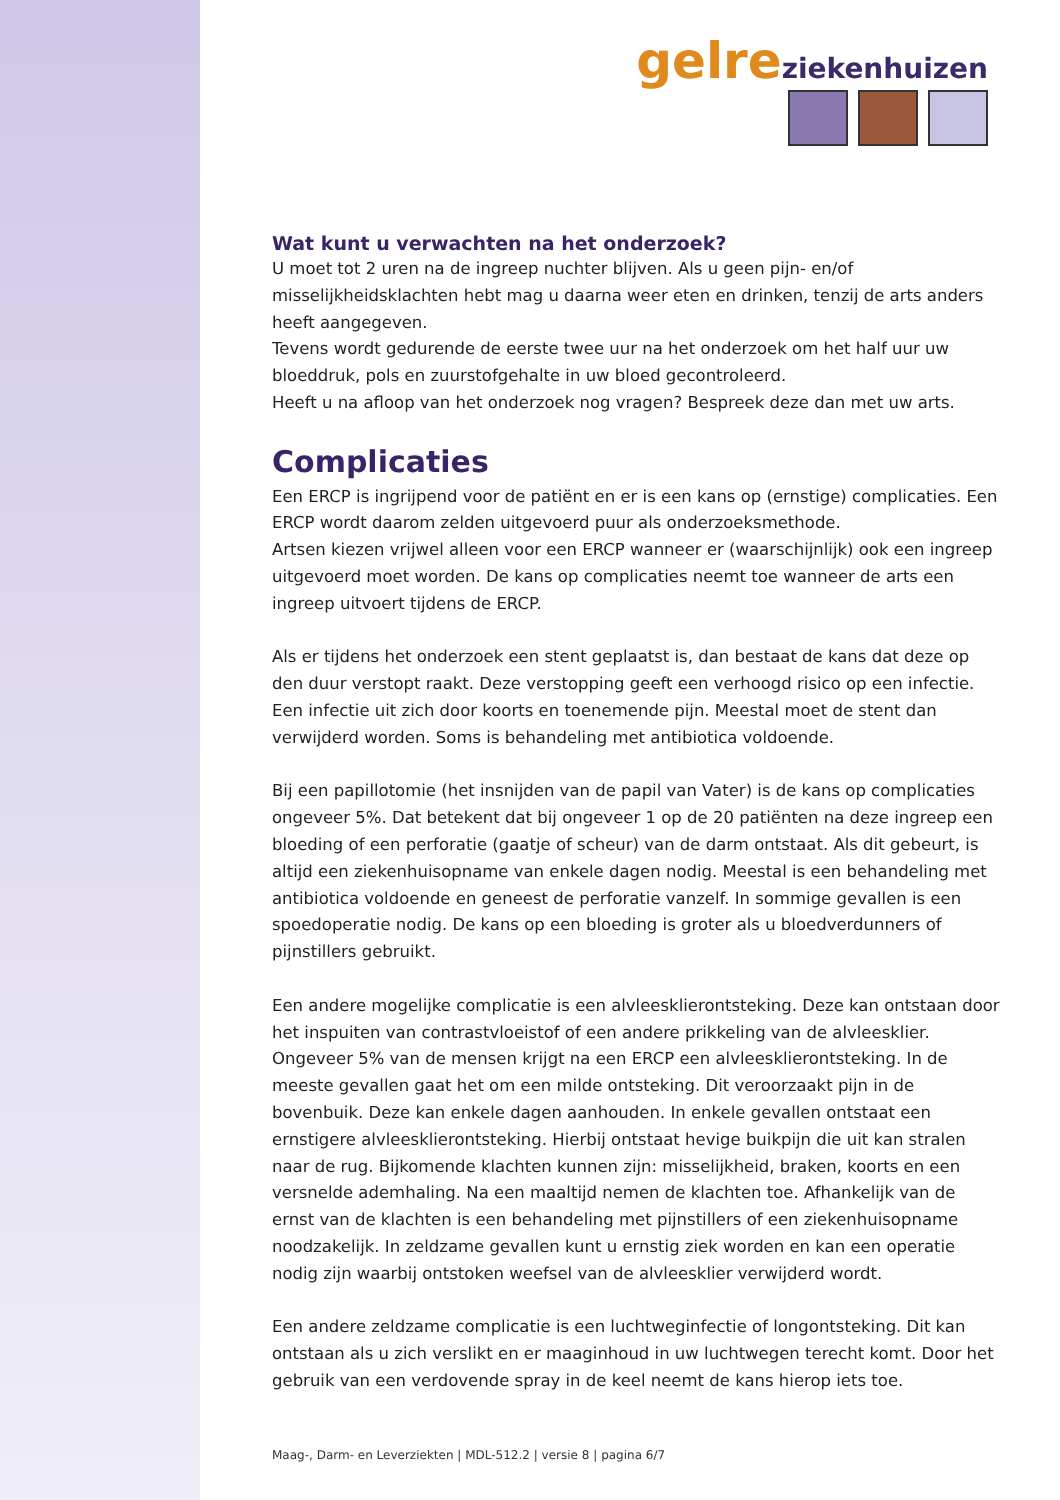gelre ziekenhuizen
Wat kunt u verwachten na het onderzoek?
U moet tot 2 uren na de ingreep nuchter blijven. Als u geen pijn- en/of misselijkheidsklachten hebt mag u daarna weer eten en drinken, tenzij de arts anders heeft aangegeven.
Tevens wordt gedurende de eerste twee uur na het onderzoek om het half uur uw bloeddruk, pols en zuurstofgehalte in uw bloed gecontroleerd.
Heeft u na afloop van het onderzoek nog vragen? Bespreek deze dan met uw arts.
Complicaties
Een ERCP is ingrijpend voor de patiënt en er is een kans op (ernstige) complicaties. Een ERCP wordt daarom zelden uitgevoerd puur als onderzoeksmethode.
Artsen kiezen vrijwel alleen voor een ERCP wanneer er (waarschijnlijk) ook een ingreep uitgevoerd moet worden. De kans op complicaties neemt toe wanneer de arts een ingreep uitvoert tijdens de ERCP.
Als er tijdens het onderzoek een stent geplaatst is, dan bestaat de kans dat deze op den duur verstopt raakt. Deze verstopping geeft een verhoogd risico op een infectie. Een infectie uit zich door koorts en toenemende pijn. Meestal moet de stent dan verwijderd worden. Soms is behandeling met antibiotica voldoende.
Bij een papillotomie (het insnijden van de papil van Vater) is de kans op complicaties ongeveer 5%. Dat betekent dat bij ongeveer 1 op de 20 patiënten na deze ingreep een bloeding of een perforatie (gaatje of scheur) van de darm ontstaat. Als dit gebeurt, is altijd een ziekenhuisopname van enkele dagen nodig. Meestal is een behandeling met antibiotica voldoende en geneest de perforatie vanzelf. In sommige gevallen is een spoedoperatie nodig. De kans op een bloeding is groter als u bloedverdunners of pijnstillers gebruikt.
Een andere mogelijke complicatie is een alvleesklierontsteking. Deze kan ontstaan door het inspuiten van contrastvloeistof of een andere prikkeling van de alvleesklier. Ongeveer 5% van de mensen krijgt na een ERCP een alvleesklierontsteking. In de meeste gevallen gaat het om een milde ontsteking. Dit veroorzaakt pijn in de bovenbuik. Deze kan enkele dagen aanhouden. In enkele gevallen ontstaat een ernstigere alvleesklierontsteking. Hierbij ontstaat hevige buikpijn die uit kan stralen naar de rug. Bijkomende klachten kunnen zijn: misselijkheid, braken, koorts en een versnelde ademhaling. Na een maaltijd nemen de klachten toe. Afhankelijk van de ernst van de klachten is een behandeling met pijnstillers of een ziekenhuisopname noodzakelijk. In zeldzame gevallen kunt u ernstig ziek worden en kan een operatie nodig zijn waarbij ontstoken weefsel van de alvleesklier verwijderd wordt.
Een andere zeldzame complicatie is een luchtweginfectie of longontsteking. Dit kan ontstaan als u zich verslikt en er maaginhoud in uw luchtwegen terecht komt. Door het gebruik van een verdovende spray in de keel neemt de kans hierop iets toe.
Maag-, Darm- en Leverziekten | MDL-512.2 | versie 8 | pagina 6/7